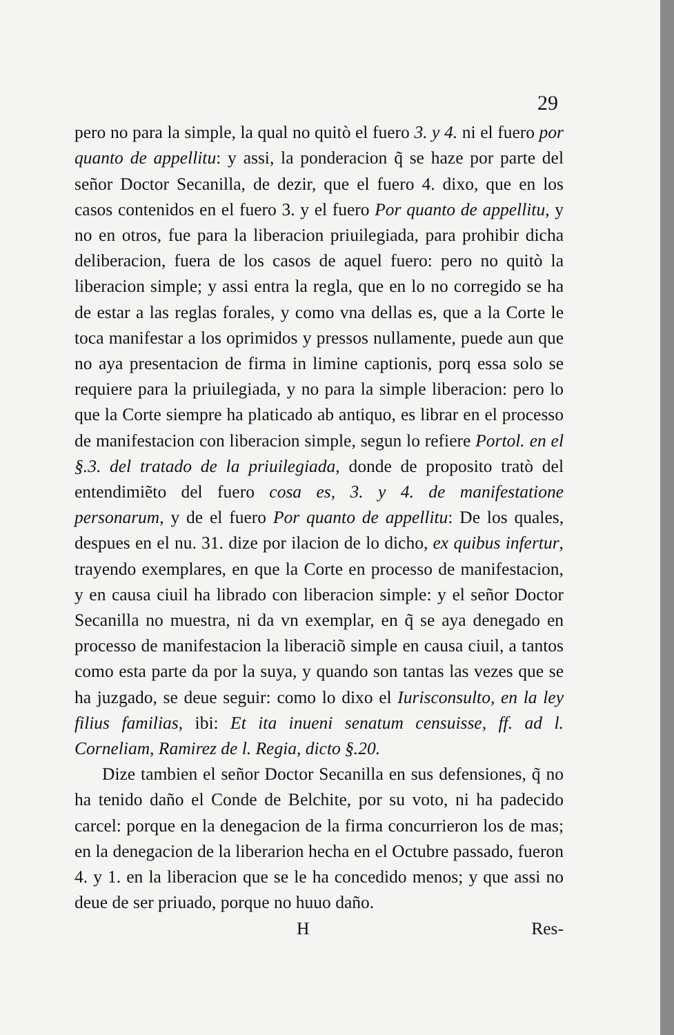29
pero no para la simple, la qual no quitò el fuero 3. y 4. ni el fuero por quanto de appellitu: y assi, la ponderacion q̃ se haze por parte del señor Doctor Secanilla, de dezir, que el fuero 4. dixo, que en los casos contenidos en el fuero 3. y el fuero Por quanto de appellitu, y no en otros, fue para la liberacion priuilegiada, para prohibir dicha deliberacion, fuera de los casos de aquel fuero: pero no quitò la liberacion simple; y assi entra la regla, que en lo no corregido se ha de estar a las reglas forales, y como vna dellas es, que a la Corte le toca manifestar a los oprimidos y pressos nullamente, puede aun que no aya presentacion de firma in limine captionis, porq essa solo se requiere para la priuilegiada, y no para la simple liberacion: pero lo que la Corte siempre ha platicado ab antiquo, es librar en el processo de manifestacion con liberacion simple, segun lo refiere Portol. en el §.3. del tratado de la priuilegiada, donde de proposito tratò del entendimiẽto del fuero cosa es, 3. y 4. de manifestatione personarum, y de el fuero Por quanto de appellitu: De los quales, despues en el nu. 31. dize por ilacion de lo dicho, ex quibus infertur, trayendo exemplares, en que la Corte en processo de manifestacion, y en causa ciuil ha librado con liberacion simple: y el señor Doctor Secanilla no muestra, ni da vn exemplar, en q̃ se aya denegado en processo de manifestacion la liberaciõ simple en causa ciuil, a tantos como esta parte da por la suya, y quando son tantas las vezes que se ha juzgado, se deue seguir: como lo dixo el Iurisconsulto, en la ley filius familias, ibi: Et ita inueni senatum censuisse, ff. ad l. Corneliam, Ramirez de l. Regia, dicto §.20.
Dize tambien el señor Doctor Secanilla en sus defensiones, q̃ no ha tenido daño el Conde de Belchite, por su voto, ni ha padecido carcel: porque en la denegacion de la firma concurrieron los de mas; en la denegacion de la liberarion hecha en el Octubre passado, fueron 4. y 1. en la liberacion que se le ha concedido menos; y que assi no deue de ser priuado, porque no huuo daño.
H Res-